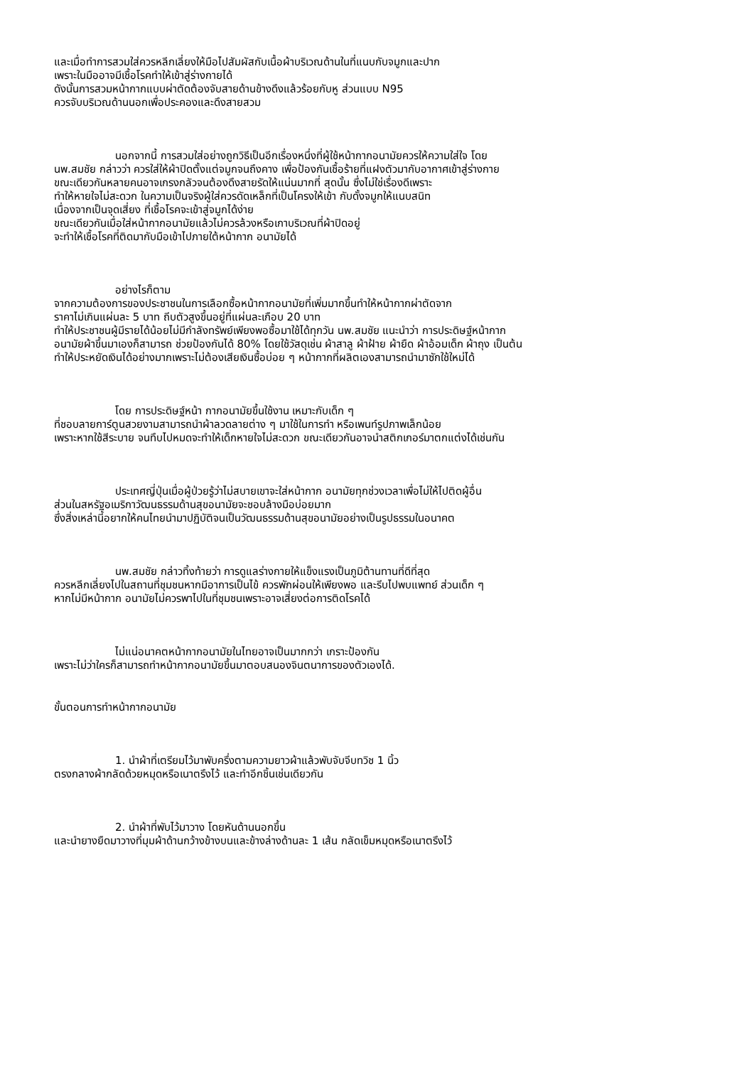และเมื่อทำการสวมใส่ควรหลีกเลี่ยงให้มือไปสัมผัสกับเนื้อผ้าบริเวณด้านในที่แนบกับจมูกและปาก
เพราะในมืออาจมีเชื้อโรคทำให้เข้าสู่ร่างกายได้
ดังนั้นการสวมหน้ากากแบบผ่าตัดต้องจับสายด้านข้างดึงแล้วร้อยกับหู ส่วนแบบ N95
ควรจับบริเวณด้านนอกเพื่อประคองและดึงสายสวม
นอกจากนี้ การสวมใส่อย่างถูกวิธีเป็นอีกเรื่องหนึ่งที่ผู้ใช้หน้ากากอนามัยควรให้ความใส่ใจ โดย
นพ.สมชัย กล่าวว่า ควรใส่ให้ผ้าปิดตั้งแต่จมูกจนถึงคาง เพื่อป้องกันเชื้อร้ายที่แฝงตัวมากับอากาศเข้าสู่ร่างกาย
ขณะเดียวกันหลายคนอาจเกรงกลัวจนต้องดึงสายรัดให้แน่นมากที่ สุดนั้น ซึ่งไม่ใช่เรื่องดีเพราะ
ทำให้หายใจไม่สะดวก ในความเป็นจริงผู้ใส่ควรดัดเหล็กที่เป็นโครงให้เข้า กับดั้งจมูกให้แนบสนิท
เนื่องจากเป็นจุดเสี่ยง ที่เชื้อโรคจะเข้าสู่จมูกได้ง่าย
ขณะเดียวกันเมื่อใส่หน้ากากอนามัยแล้วไม่ควรล้วงหรือเกาบริเวณที่ผ้าปิดอยู่
จะทำให้เชื้อโรคที่ติดมากับมือเข้าไปภายใต้หน้ากาก อนามัยได้
อย่างไรก็ตาม
จากความต้องการของประชาชนในการเลือกซื้อหน้ากากอนามัยที่เพิ่มมากขึ้นทำให้หน้ากากผ่าตัดจาก
ราคาไม่เกินแผ่นละ 5 บาท ถีบตัวสูงขึ้นอยู่ที่แผ่นละเกือบ 20 บาท
ทำให้ประชาชนผู้มีรายได้น้อยไม่มีกำลังทรัพย์เพียงพอซื้อมาใช้ได้ทุกวัน นพ.สมชัย แนะนำว่า การประดิษฐ์หน้ากาก
อนามัยผ้าขึ้นมาเองก็สามารถ ช่วยป้องกันได้ 80% โดยใช้วัสดุเช่น ผ้าสาลู ผ้าฝ้าย ผ้ายืด ผ้าอ้อมเด็ก ผ้าถุง เป็นต้น
ทำให้ประหยัดเงินได้อย่างมากเพราะไม่ต้องเสียเงินซื้อบ่อย ๆ หน้ากากที่ผลิตเองสามารถนำมาซักใช้ใหม่ได้
โดย การประดิษฐ์หน้า กากอนามัยขึ้นใช้งาน เหมาะกับเด็ก ๆ
ที่ชอบลายการ์ตูนสวยงามสามารถนำผ้าลวดลายต่าง ๆ มาใช้ในการทำ หรือเพนท์รูปภาพเล็กน้อย
เพราะหากใช้สีระบาย จนทึบไปหมดจะทำให้เด็กหายใจไม่สะดวก ขณะเดียวกันอาจนำสติกเกอร์มาตกแต่งได้เช่นกัน
ประเทศญี่ปุ่นเมื่อผู้ป่วยรู้ว่าไม่สบายเขาจะใส่หน้ากาก อนามัยทุกช่วงเวลาเพื่อไม่ให้ไปติดผู้อื่น
ส่วนในสหรัฐอเมริกาวัฒนธรรมด้านสุขอนามัยจะชอบล้างมือบ่อยมาก
ซึ่งสิ่งเหล่านี้อยากให้คนไทยนำมาปฏิบัติจนเป็นวัฒนธรรมด้านสุขอนามัยอย่างเป็นรูปธรรมในอนาคต
นพ.สมชัย กล่าวทิ้งท้ายว่า การดูแลร่างกายให้แข็งแรงเป็นภูมิต้านทานที่ดีที่สุด
ควรหลีกเลี่ยงไปในสถานที่ชุมชนหากมีอาการเป็นไข้ ควรพักผ่อนให้เพียงพอ และรีบไปพบแพทย์ ส่วนเด็ก ๆ
หากไม่มีหน้ากาก อนามัยไม่ควรพาไปในที่ชุมชนเพราะอาจเสี่ยงต่อการติดโรคได้
ไม่แน่อนาคตหน้ากากอนามัยในไทยอาจเป็นมากกว่า เกราะป้องกัน
เพราะไม่ว่าใครก็สามารถทำหน้ากากอนามัยขึ้นมาตอบสนองจินตนาการของตัวเองได้.
ขั้นตอนการทำหน้ากากอนามัย
1. นำผ้าที่เตรียมไว้มาพับครึ่งตามความยาวผ้าแล้วพับจับจีบทวิช 1 นิ้ว
ตรงกลางผ้ากลัดด้วยหมุดหรือเนาตรึงไว้ และทำอีกชิ้นเช่นเดียวกัน
2. นำผ้าที่พับไว้มาวาง โดยหันด้านนอกขึ้น
และนำยางยืดมาวางที่มุมผ้าด้านกว้างข้างบนและข้างล่างด้านละ 1 เส้น กลัดเข็มหมุดหรือเนาตรึงไว้